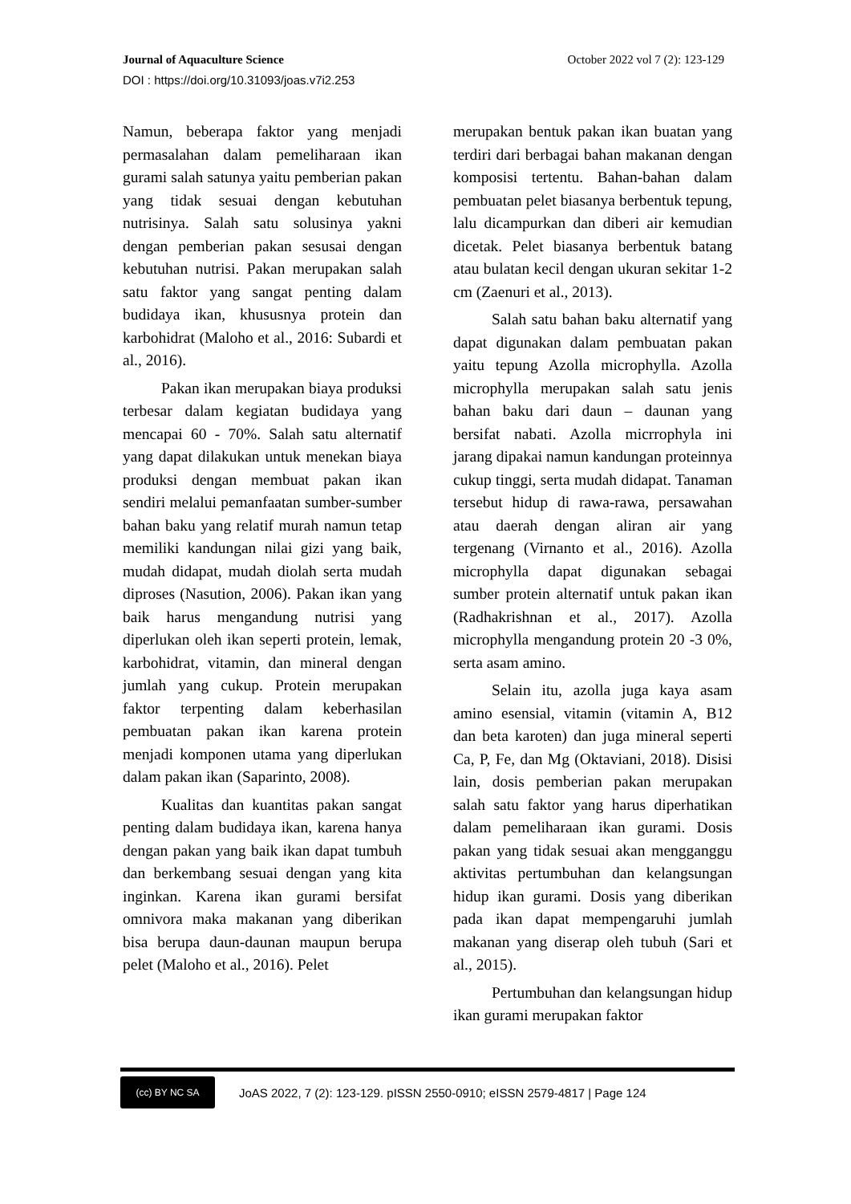Journal of Aquaculture Science October 2022 vol 7 (2): 123-129
DOI : https://doi.org/10.31093/joas.v7i2.253
Namun, beberapa faktor yang menjadi permasalahan dalam pemeliharaan ikan gurami salah satunya yaitu pemberian pakan yang tidak sesuai dengan kebutuhan nutrisinya. Salah satu solusinya yakni dengan pemberian pakan sesusai dengan kebutuhan nutrisi. Pakan merupakan salah satu faktor yang sangat penting dalam budidaya ikan, khususnya protein dan karbohidrat (Maloho et al., 2016: Subardi et al., 2016).
Pakan ikan merupakan biaya produksi terbesar dalam kegiatan budidaya yang mencapai 60 - 70%. Salah satu alternatif yang dapat dilakukan untuk menekan biaya produksi dengan membuat pakan ikan sendiri melalui pemanfaatan sumber-sumber bahan baku yang relatif murah namun tetap memiliki kandungan nilai gizi yang baik, mudah didapat, mudah diolah serta mudah diproses (Nasution, 2006). Pakan ikan yang baik harus mengandung nutrisi yang diperlukan oleh ikan seperti protein, lemak, karbohidrat, vitamin, dan mineral dengan jumlah yang cukup. Protein merupakan faktor terpenting dalam keberhasilan pembuatan pakan ikan karena protein menjadi komponen utama yang diperlukan dalam pakan ikan (Saparinto, 2008).
Kualitas dan kuantitas pakan sangat penting dalam budidaya ikan, karena hanya dengan pakan yang baik ikan dapat tumbuh dan berkembang sesuai dengan yang kita inginkan. Karena ikan gurami bersifat omnivora maka makanan yang diberikan bisa berupa daun-daunan maupun berupa pelet (Maloho et al., 2016). Pelet
merupakan bentuk pakan ikan buatan yang terdiri dari berbagai bahan makanan dengan komposisi tertentu. Bahan-bahan dalam pembuatan pelet biasanya berbentuk tepung, lalu dicampurkan dan diberi air kemudian dicetak. Pelet biasanya berbentuk batang atau bulatan kecil dengan ukuran sekitar 1-2 cm (Zaenuri et al., 2013).
Salah satu bahan baku alternatif yang dapat digunakan dalam pembuatan pakan yaitu tepung Azolla microphylla. Azolla microphylla merupakan salah satu jenis bahan baku dari daun – daunan yang bersifat nabati. Azolla micrrophyla ini jarang dipakai namun kandungan proteinnya cukup tinggi, serta mudah didapat. Tanaman tersebut hidup di rawa-rawa, persawahan atau daerah dengan aliran air yang tergenang (Virnanto et al., 2016). Azolla microphylla dapat digunakan sebagai sumber protein alternatif untuk pakan ikan (Radhakrishnan et al., 2017). Azolla microphylla mengandung protein 20 -3 0%, serta asam amino.
Selain itu, azolla juga kaya asam amino esensial, vitamin (vitamin A, B12 dan beta karoten) dan juga mineral seperti Ca, P, Fe, dan Mg (Oktaviani, 2018). Disisi lain, dosis pemberian pakan merupakan salah satu faktor yang harus diperhatikan dalam pemeliharaan ikan gurami. Dosis pakan yang tidak sesuai akan mengganggu aktivitas pertumbuhan dan kelangsungan hidup ikan gurami. Dosis yang diberikan pada ikan dapat mempengaruhi jumlah makanan yang diserap oleh tubuh (Sari et al., 2015).
Pertumbuhan dan kelangsungan hidup ikan gurami merupakan faktor
(cc) BY NC SA
JoAS 2022, 7 (2): 123-129. pISSN 2550-0910; eISSN 2579-4817 | Page 124